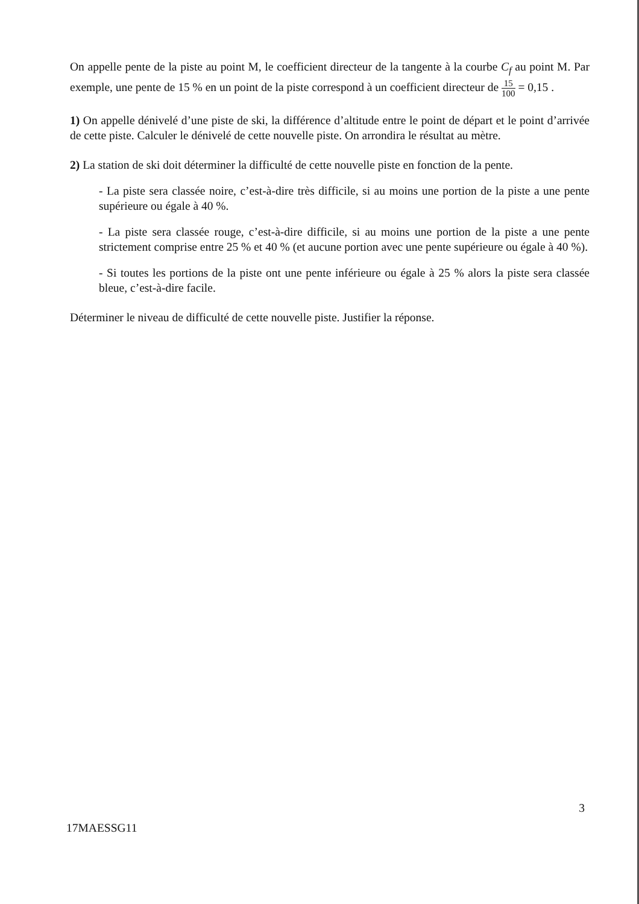On appelle pente de la piste au point M, le coefficient directeur de la tangente à la courbe C<sub>f</sub> au point M. Par exemple, une pente de 15 % en un point de la piste correspond à un coefficient directeur de 15 100 = 0,15 .
1) On appelle dénivelé d’une piste de ski, la différence d’altitude entre le point de départ et le point d’arrivée de cette piste. Calculer le dénivelé de cette nouvelle piste. On arrondira le résultat au mètre.
2) La station de ski doit déterminer la difficulté de cette nouvelle piste en fonction de la pente.
- La piste sera classée noire, c’est-à-dire très difficile, si au moins une portion de la piste a une pente supérieure ou égale à 40 %.
- La piste sera classée rouge, c’est-à-dire difficile, si au moins une portion de la piste a une pente strictement comprise entre 25 % et 40 % (et aucune portion avec une pente supérieure ou égale à 40 %).
- Si toutes les portions de la piste ont une pente inférieure ou égale à 25 % alors la piste sera classée bleue, c’est-à-dire facile.
Déterminer le niveau de difficulté de cette nouvelle piste. Justifier la réponse.
3
17MAESSG11